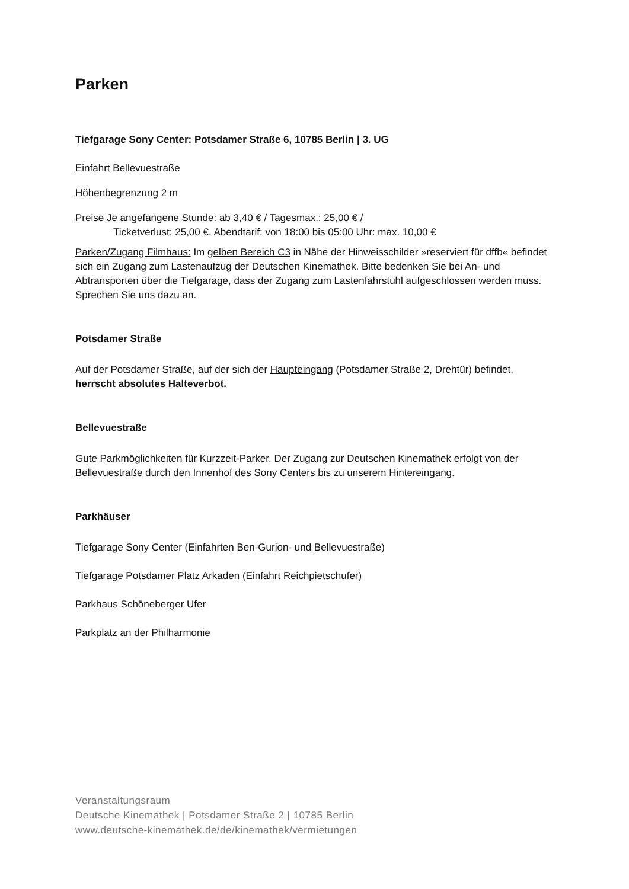Parken
Tiefgarage Sony Center: Potsdamer Straße 6, 10785 Berlin | 3. UG
Einfahrt Bellevuestraße
Höhenbegrenzung 2 m
Preise Je angefangene Stunde: ab 3,40 € / Tagesmax.: 25,00 € /
Ticketverlust: 25,00 €, Abendtarif: von 18:00 bis 05:00 Uhr: max. 10,00 €
Parken/Zugang Filmhaus: Im gelben Bereich C3 in Nähe der Hinweisschilder »reserviert für dffb« befindet sich ein Zugang zum Lastenaufzug der Deutschen Kinemathek. Bitte bedenken Sie bei An- und Abtransporten über die Tiefgarage, dass der Zugang zum Lastenfahrstuhl aufgeschlossen werden muss. Sprechen Sie uns dazu an.
Potsdamer Straße
Auf der Potsdamer Straße, auf der sich der Haupteingang (Potsdamer Straße 2, Drehtür) befindet, herrscht absolutes Halteverbot.
Bellevuestraße
Gute Parkmöglichkeiten für Kurzzeit-Parker. Der Zugang zur Deutschen Kinemathek erfolgt von der Bellevuestraße durch den Innenhof des Sony Centers bis zu unserem Hintereingang.
Parkhäuser
Tiefgarage Sony Center (Einfahrten Ben-Gurion- und Bellevuestraße)
Tiefgarage Potsdamer Platz Arkaden (Einfahrt Reichpietschufer)
Parkhaus Schöneberger Ufer
Parkplatz an der Philharmonie
Veranstaltungsraum
Deutsche Kinemathek | Potsdamer Straße 2 | 10785 Berlin
www.deutsche-kinemathek.de/de/kinemathek/vermietungen